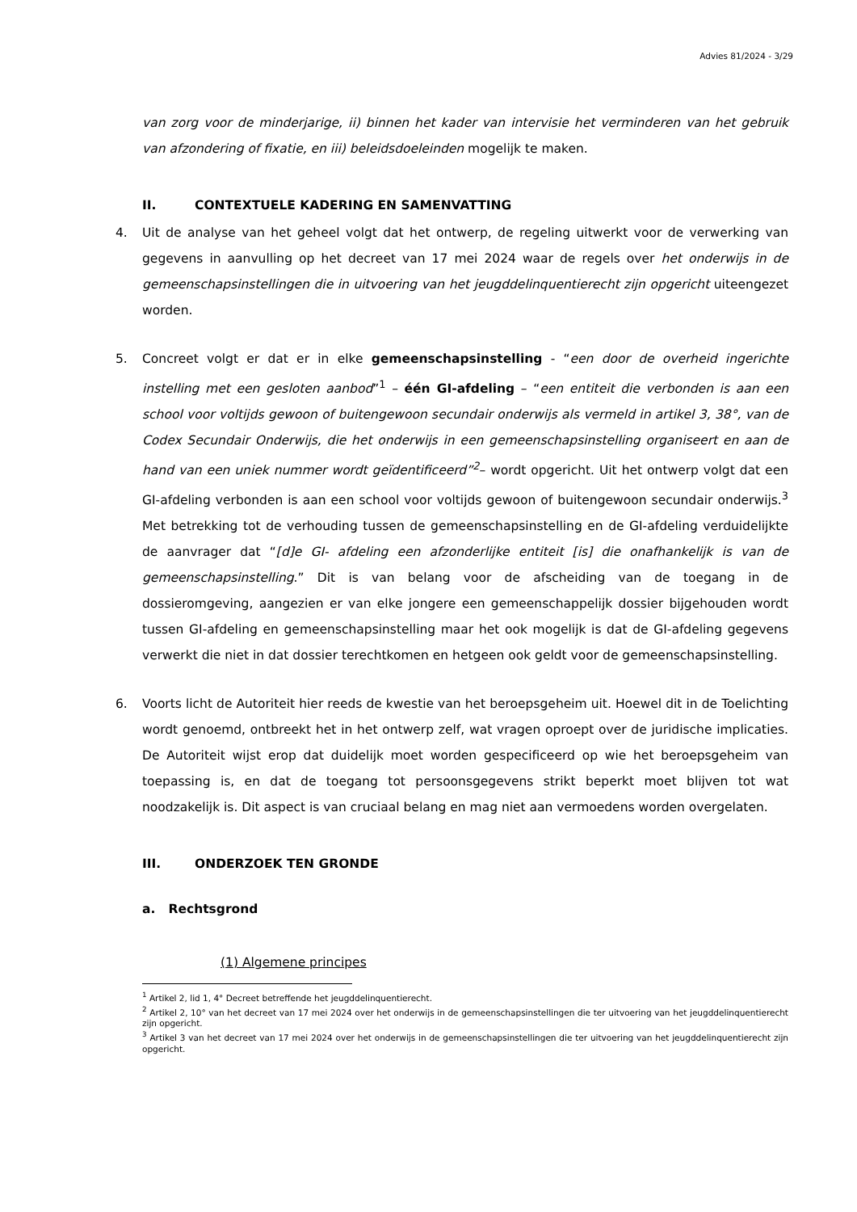Advies 81/2024 - 3/29
van zorg voor de minderjarige, ii) binnen het kader van intervisie het verminderen van het gebruik van afzondering of fixatie, en iii) beleidsdoeleinden mogelijk te maken.
II. CONTEXTUELE KADERING EN SAMENVATTING
4. Uit de analyse van het geheel volgt dat het ontwerp, de regeling uitwerkt voor de verwerking van gegevens in aanvulling op het decreet van 17 mei 2024 waar de regels over het onderwijs in de gemeenschapsinstellingen die in uitvoering van het jeugddelinquentierecht zijn opgericht uiteengezet worden.
5. Concreet volgt er dat er in elke gemeenschapsinstelling - “een door de overheid ingerichte instelling met een gesloten aanbod”<sup>1</sup> – één GI-afdeling – “een entiteit die verbonden is aan een school voor voltijds gewoon of buitengewoon secundair onderwijs als vermeld in artikel 3, 38°, van de Codex Secundair Onderwijs, die het onderwijs in een gemeenschapsinstelling organiseert en aan de hand van een uniek nummer wordt geïdentificeerd”<sup>2</sup>– wordt opgericht. Uit het ontwerp volgt dat een GI-afdeling verbonden is aan een school voor voltijds gewoon of buitengewoon secundair onderwijs.<sup>3</sup> Met betrekking tot de verhouding tussen de gemeenschapsinstelling en de GI-afdeling verduidelijkte de aanvrager dat “[d]e GI- afdeling een afzonderlijke entiteit [is] die onafhankelijk is van de gemeenschapsinstelling.” Dit is van belang voor de afscheiding van de toegang in de dossieromgeving, aangezien er van elke jongere een gemeenschappelijk dossier bijgehouden wordt tussen GI-afdeling en gemeenschapsinstelling maar het ook mogelijk is dat de GI-afdeling gegevens verwerkt die niet in dat dossier terechtkomen en hetgeen ook geldt voor de gemeenschapsinstelling.
6. Voorts licht de Autoriteit hier reeds de kwestie van het beroepsgeheim uit. Hoewel dit in de Toelichting wordt genoemd, ontbreekt het in het ontwerp zelf, wat vragen oproept over de juridische implicaties. De Autoriteit wijst erop dat duidelijk moet worden gespecificeerd op wie het beroepsgeheim van toepassing is, en dat de toegang tot persoonsgegevens strikt beperkt moet blijven tot wat noodzakelijk is. Dit aspect is van cruciaal belang en mag niet aan vermoedens worden overgelaten.
III. ONDERZOEK TEN GRONDE
a. Rechtsgrond
(1) Algemene principes
<sup>1</sup> Artikel 2, lid 1, 4° Decreet betreffende het jeugddelinquentierecht.
<sup>2</sup> Artikel 2, 10° van het decreet van 17 mei 2024 over het onderwijs in de gemeenschapsinstellingen die ter uitvoering van het jeugddelinquentierecht zijn opgericht.
<sup>3</sup> Artikel 3 van het decreet van 17 mei 2024 over het onderwijs in de gemeenschapsinstellingen die ter uitvoering van het jeugddelinquentierecht zijn opgericht.